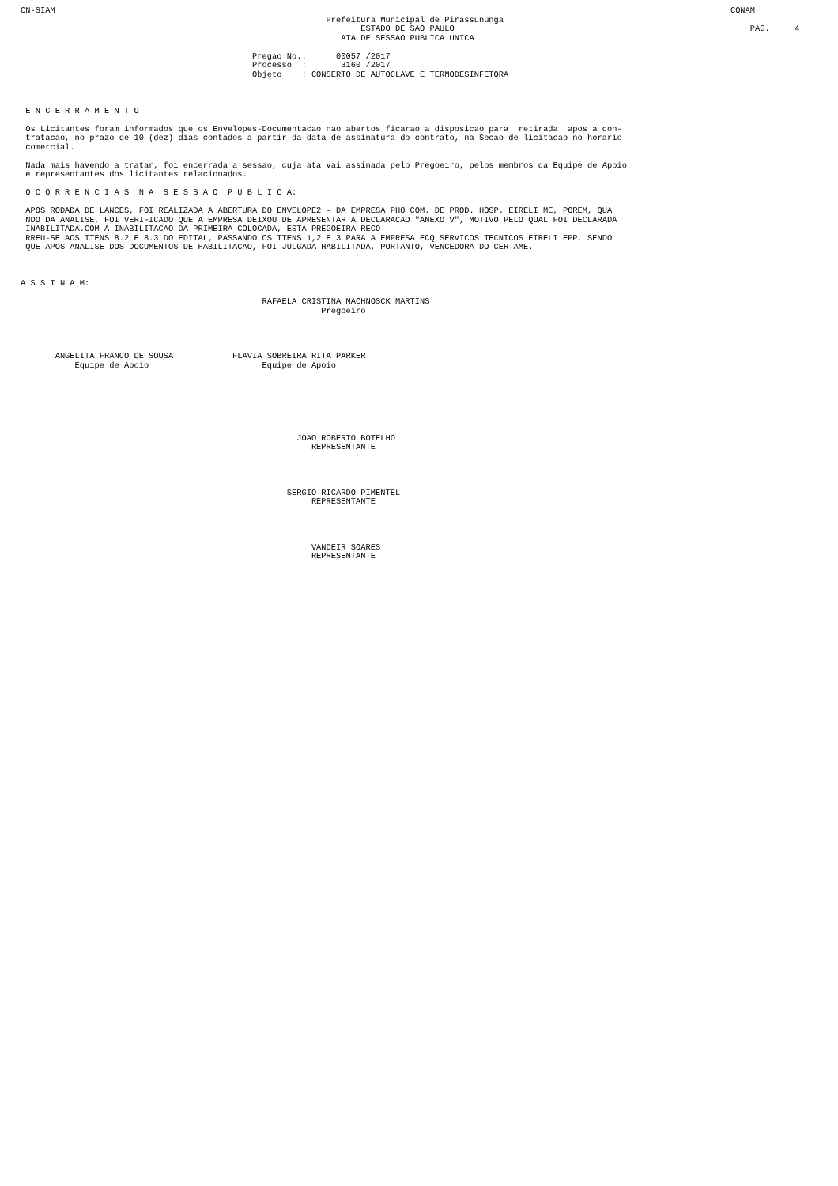CN-SIAM                                                                                                                                         CONAM
                                                              Prefeitura Municipal de Pirassununga
                                                                     ESTADO DE SAO PAULO                                                            PAG.     4
                                                                 ATA DE SESSAO PUBLICA UNICA

                                               Pregao No.:      00057 /2017
                                               Processo  :       3160 /2017
                                               Objeto    : CONSERTO DE AUTOCLAVE E TERMODESINFETORA



 E N C E R R A M E N T O

 Os Licitantes foram informados que os Envelopes-Documentacao nao abertos ficarao a disposicao para  retirada  apos a con-
 tratacao, no prazo de 10 (dez) dias contados a partir da data de assinatura do contrato, na Secao de licitacao no horario
 comercial.

 Nada mais havendo a tratar, foi encerrada a sessao, cuja ata vai assinada pelo Pregoeiro, pelos membros da Equipe de Apoio
 e representantes dos licitantes relacionados.

 O C O R R E N C I A S  N A  S E S S A O  P U B L I C A:

 APOS RODADA DE LANCES, FOI REALIZADA A ABERTURA DO ENVELOPE2 - DA EMPRESA PHO COM. DE PROD. HOSP. EIRELI ME, POREM, QUA
 NDO DA ANALISE, FOI VERIFICADO QUE A EMPRESA DEIXOU DE APRESENTAR A DECLARACAO "ANEXO V", MOTIVO PELO QUAL FOI DECLARADA
 INABILITADA.COM A INABILITACAO DA PRIMEIRA COLOCADA, ESTA PREGOEIRA RECO
 RREU-SE AOS ITENS 8.2 E 8.3 DO EDITAL, PASSANDO OS ITENS 1,2 E 3 PARA A EMPRESA ECQ SERVICOS TECNICOS EIRELI EPP, SENDO
 QUE APOS ANALISE DOS DOCUMENTOS DE HABILITACAO, FOI JULGADA HABILITADA, PORTANTO, VENCEDORA DO CERTAME.



A S S I N A M:

                                                 RAFAELA CRISTINA MACHNOSCK MARTINS
                                                             Pregoeiro




       ANGELITA FRANCO DE SOUSA            FLAVIA SOBREIRA RITA PARKER
           Equipe de Apoio                       Equipe de Apoio







                                                        JOAO ROBERTO BOTELHO
                                                           REPRESENTANTE




                                                      SERGIO RICARDO PIMENTEL
                                                           REPRESENTANTE




                                                           VANDEIR SOARES
                                                           REPRESENTANTE